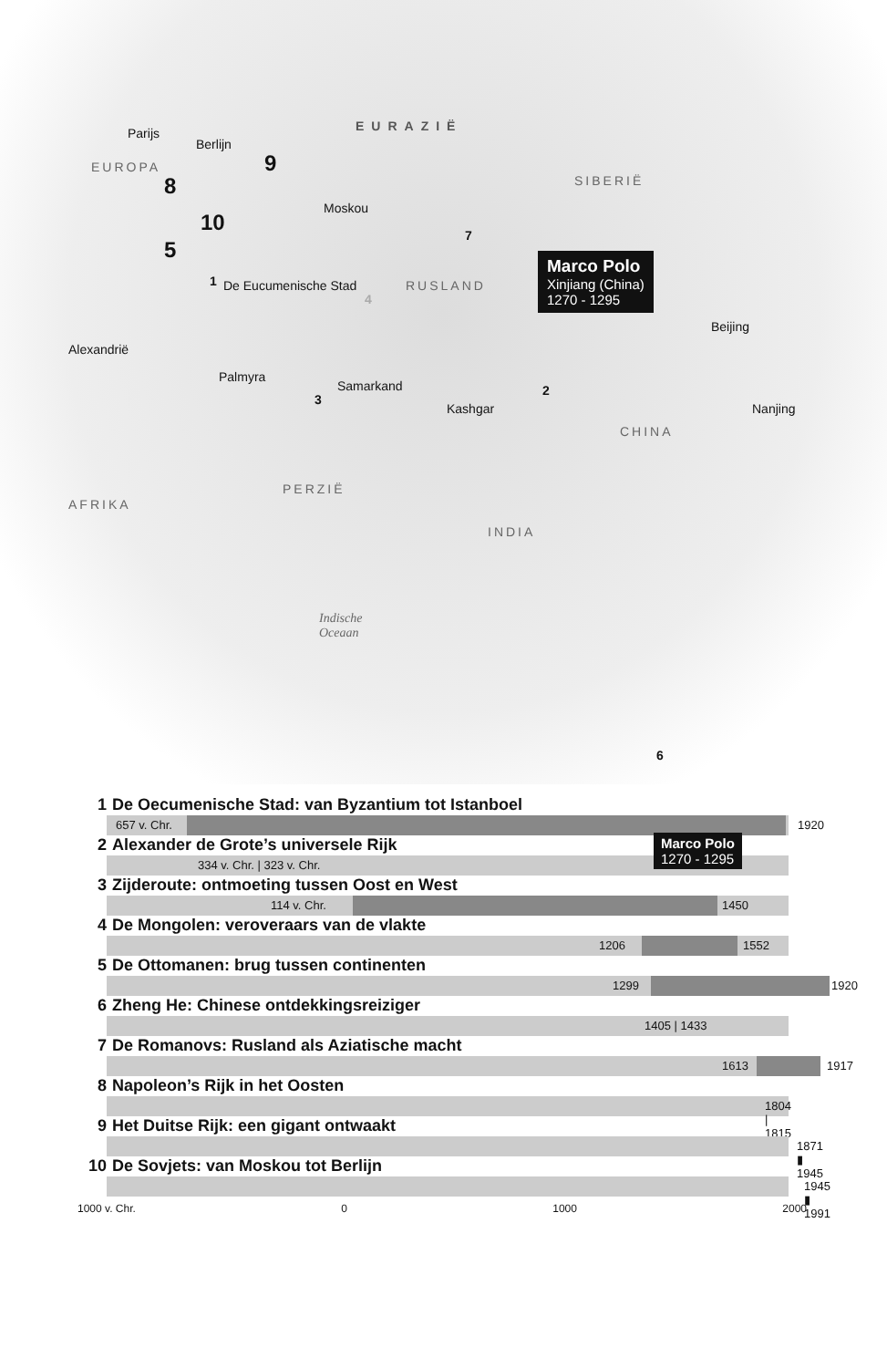EURAZIË
EUROPA
SIBERIË
RUSLAND
CHINA
PERZIË
AFRIKA
INDIA
Parijs
Berlijn
Moskou
De Eucumenische Stad
Alexandrië
Palmyra
Samarkand
Kashgar
Beijing
Nanjing
Marco Polo
Xinjiang (China)
1270 - 1295
Indische
Oceaan
1
2
3
4
5
6
7
8
9
10
1 De Oecumenische Stad: van Byzantium tot Istanboel
657 v. Chr. 1920
2 Alexander de Grote’s universele Rijk
334 v. Chr. | 323 v. Chr.
Marco Polo
1270 - 1295
3 Zijderoute: ontmoeting tussen Oost en West
114 v. Chr. 1450
4 De Mongolen: veroveraars van de vlakte
1206 1552
5 De Ottomanen: brug tussen continenten
1299 1920
6 Zheng He: Chinese ontdekkingsreiziger
1405 | 1433
7 De Romanovs: Rusland als Aziatische macht
1613 1917
8 Napoleon’s Rijk in het Oosten
1804 | 1815
9 Het Duitse Rijk: een gigant ontwaakt
1871 ▮ 1945
10 De Sovjets: van Moskou tot Berlijn
1945 ▮ 1991
1000 v. Chr. 0 1000 2000